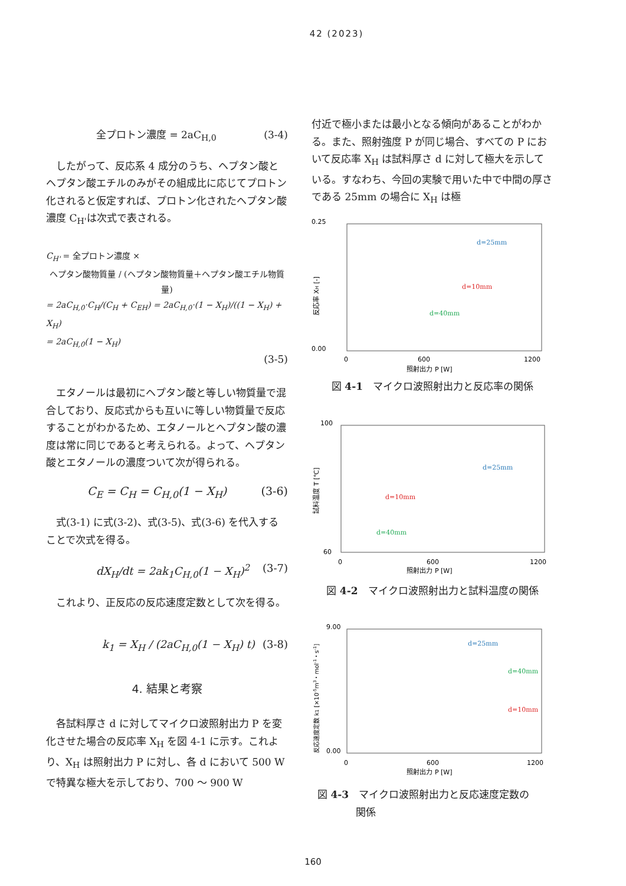42 (2023)
全プロトン濃度 = 2aC<sub>H,0</sub> (3-4)
したがって、反応系 4 成分のうち、ヘプタン酸とヘプタン酸エチルのみがその組成比に応じてプロトン化されると仮定すれば、プロトン化されたヘプタン酸濃度 C<sub>H'</sub>は次式で表される。
C<sub>H'</sub> = 全プロトン濃度 ×
ヘプタン酸物質量 / (ヘプタン酸物質量＋ヘプタン酸エチル物質量)
= 2aC<sub>H,0</sub>·C<sub>H</sub>/(C<sub>H</sub> + C<sub>EH</sub>) = 2aC<sub>H,0</sub>·(1 − X<sub>H</sub>)/((1 − X<sub>H</sub>) + X<sub>H</sub>)
= 2aC<sub>H,0</sub>(1 − X<sub>H</sub>)
(3-5)
エタノールは最初にヘプタン酸と等しい物質量で混合しており、反応式からも互いに等しい物質量で反応することがわかるため、エタノールとヘプタン酸の濃度は常に同じであると考えられる。よって、ヘプタン酸とエタノールの濃度ついて次が得られる。
C<sub>E</sub> = C<sub>H</sub> = C<sub>H,0</sub>(1 − X<sub>H</sub>) (3-6)
式(3-1) に式(3-2)、式(3-5)、式(3-6) を代入することで次式を得る。
dX<sub>H</sub>/dt = 2ak<sub>1</sub>C<sub>H,0</sub>(1 − X<sub>H</sub>)<sup>2</sup> (3-7)
これより、正反応の反応速度定数として次を得る。
k<sub>1</sub> = X<sub>H</sub> / (2aC<sub>H,0</sub>(1 − X<sub>H</sub>) t) (3-8)
4. 結果と考察
各試料厚さ d に対してマイクロ波照射出力 P を変化させた場合の反応率 X<sub>H</sub> を図 4-1 に示す。これより、X<sub>H</sub> は照射出力 P に対し、各 d において 500 W で特異な極大を示しており、700 ～ 900 W
付近で極小または最小となる傾向があることがわかる。また、照射強度 P が同じ場合、すべての P において反応率 X<sub>H</sub> は試料厚さ d に対して極大を示している。すなわち、今回の実験で用いた中で中間の厚さである 25mm の場合に X<sub>H</sub> は極
0.25
0.00
0
600
1200
照射出力 P [W]
反応率 XH [-]
d=25mm
d=10mm
d=40mm
図 4-1　マイクロ波照射出力と反応率の関係
100
60
0
600
1200
照射出力 P [W]
試料温度 T [℃]
d=25mm
d=10mm
d=40mm
図 4-2　マイクロ波照射出力と試料温度の関係
9.00
0.00
0
600
1200
照射出力 P [W]
反応速度定数 k1 [×10-5m3・mol-1・s-1]
d=25mm
d=40mm
d=10mm
図 4-3　マイクロ波照射出力と反応速度定数の
関係
160